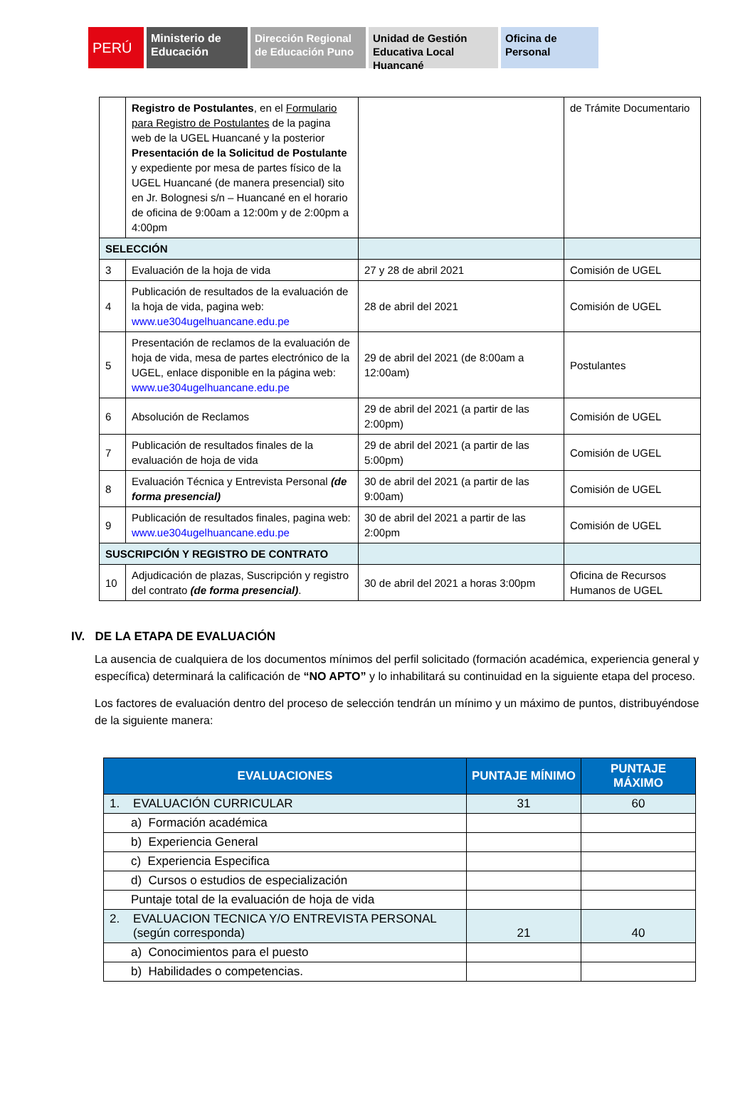PERÚ
Ministerio de Educación
Dirección Regional de Educación Puno
Unidad de Gestión Educativa Local Huancané
Oficina de Personal
| | Registro de Postulantes , en el Formulario para Registro de Postulantes de la pagina web de la UGEL Huancané y la posterior Presentación de la Solicitud de Postulante y expediente por mesa de partes físico de la UGEL Huancané (de manera presencial) sito en Jr. Bolognesi s/n – Huancané en el horario de oficina de 9:00am a 12:00m y de 2:00pm a 4:00pm | | de Trámite Documentario |
| SELECCIÓN | | | |
| 3 | Evaluación de la hoja de vida | 27 y 28 de abril 2021 | Comisión de UGEL |
| 4 | Publicación de resultados de la evaluación de la hoja de vida, pagina web: www.ue304ugelhuancane.edu.pe | 28 de abril del 2021 | Comisión de UGEL |
| 5 | Presentación de reclamos de la evaluación de hoja de vida, mesa de partes electrónico de la UGEL, enlace disponible en la página web: www.ue304ugelhuancane.edu.pe | 29 de abril del 2021 (de 8:00am a 12:00am) | Postulantes |
| 6 | Absolución de Reclamos | 29 de abril del 2021 (a partir de las 2:00pm) | Comisión de UGEL |
| 7 | Publicación de resultados finales de la evaluación de hoja de vida | 29 de abril del 2021 (a partir de las 5:00pm) | Comisión de UGEL |
| 8 | Evaluación Técnica y Entrevista Personal (de forma presencial) | 30 de abril del 2021 (a partir de las 9:00am) | Comisión de UGEL |
| 9 | Publicación de resultados finales, pagina web: www.ue304ugelhuancane.edu.pe | 30 de abril del 2021 a partir de las 2:00pm | Comisión de UGEL |
| SUSCRIPCIÓN Y REGISTRO DE CONTRATO | | | |
| 10 | Adjudicación de plazas, Suscripción y registro del contrato (de forma presencial) . | 30 de abril del 2021 a horas 3:00pm | Oficina de Recursos Humanos de UGEL |
IV. DE LA ETAPA DE EVALUACIÓN
La ausencia de cualquiera de los documentos mínimos del perfil solicitado (formación académica, experiencia general y específica) determinará la calificación de “NO APTO” y lo inhabilitará su continuidad en la siguiente etapa del proceso.
Los factores de evaluación dentro del proceso de selección tendrán un mínimo y un máximo de puntos, distribuyéndose de la siguiente manera:
| EVALUACIONES | PUNTAJE MÍNIMO | PUNTAJE MÁXIMO |
| --- | --- | --- |
| 1. EVALUACIÓN CURRICULAR | 31 | 60 |
| a) Formación académica | | |
| b) Experiencia General | | |
| c) Experiencia Especifica | | |
| d) Cursos o estudios de especialización | | |
| Puntaje total de la evaluación de hoja de vida | | |
| 2. EVALUACION TECNICA Y/O ENTREVISTA PERSONAL (según corresponda) | 21 | 40 |
| a) Conocimientos para el puesto | | |
| b) Habilidades o competencias. | | |